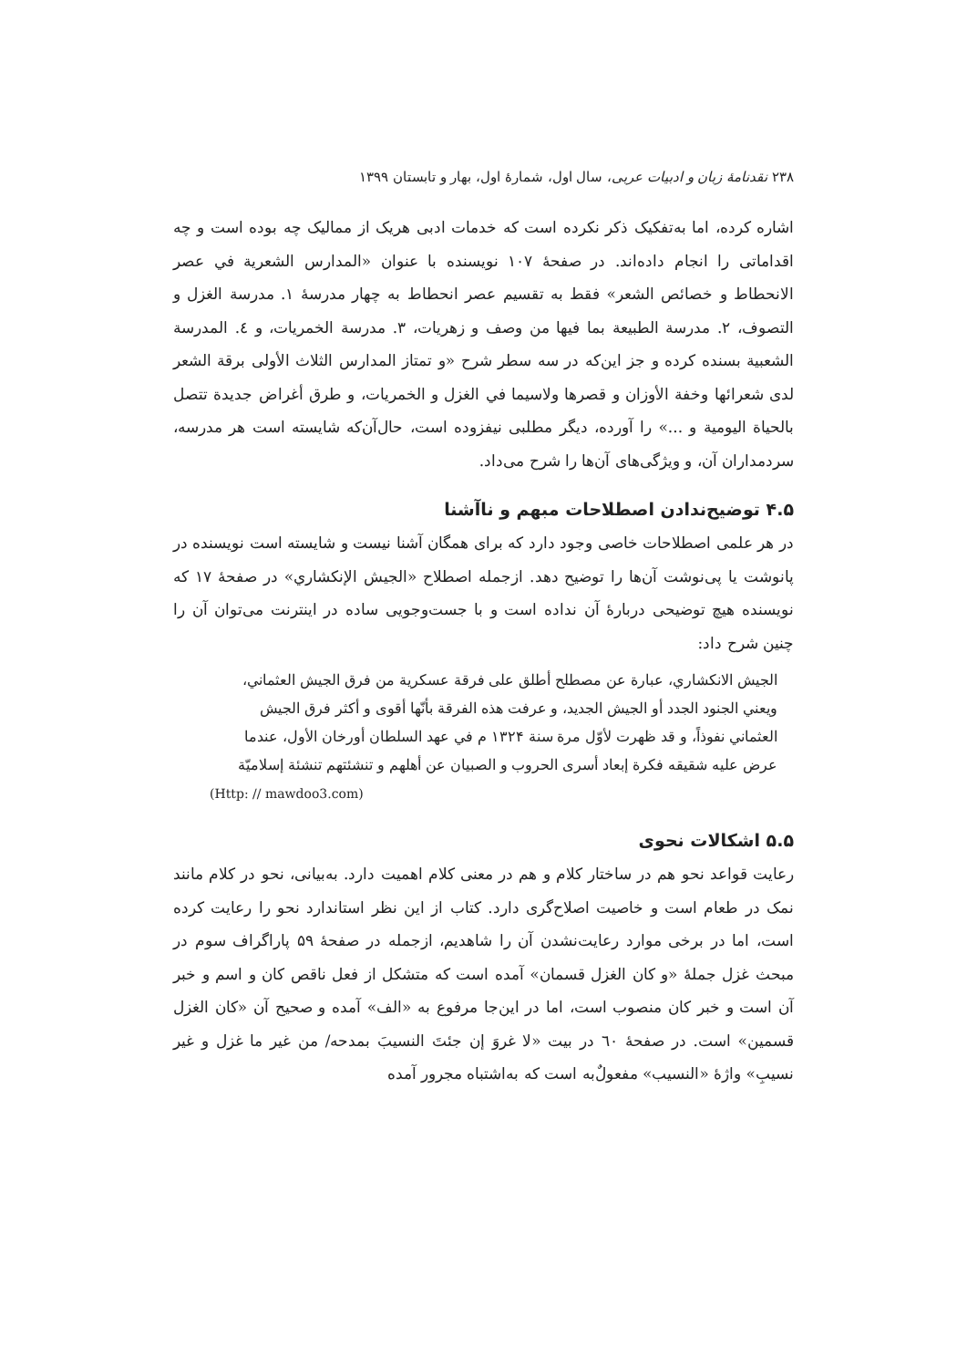۲۳۸ نقدنامهٔ زبان و ادبیات عربی، سال اول، شمارهٔ اول، بهار و تابستان ۱۳۹۹
اشاره کرده، اما به‌تفکیک ذکر نکرده است که خدمات ادبی هریک از ممالیک چه بوده است و چه اقداماتی را انجام داده‌اند. در صفحهٔ ۱۰۷ نویسنده با عنوان «المدارس الشعرية في عصر الانحطاط و خصائص الشعر» فقط به تقسیم عصر انحطاط به چهار مدرسهٔ ۱. مدرسة الغزل و التصوف، ۲. مدرسة الطبيعة بما فيها من وصف و زهريات، ۳. مدرسة الخمريات، و ٤. المدرسة الشعبية بسنده کرده و جز این‌که در سه سطر شرح «و تمتاز المدارس الثلاث الأولى برقة الشعر لدى شعرائها وخفة الأوزان و قصرها ولاسيما في الغزل و الخمريات، و طرق أغراض جديدة تتصل بالحياة اليومية و ...» را آورده، دیگر مطلبی نیفزوده است، حال‌آن‌که شایسته است هر مدرسه، سردمداران آن، و ویژگی‌های آن‌ها را شرح می‌داد.
۴.۵ توضیح‌ندادن اصطلاحات مبهم و ناآشنا
در هر علمی اصطلاحات خاصی وجود دارد که برای همگان آشنا نیست و شایسته است نویسنده در پانوشت یا پی‌نوشت آن‌ها را توضیح دهد. ازجمله اصطلاح «الجيش الإنكشاري» در صفحهٔ ۱۷ که نویسنده هیچ توضیحی دربارهٔ آن نداده است و با جست‌وجویی ساده در اینترنت می‌توان آن را چنین شرح داد:
الجيش الانكشاري، عبارة عن مصطلح أطلق على فرقة عسكرية من فرق الجيش العثماني، ويعني الجنود الجدد أو الجيش الجديد، و عرفت هذه الفرقة بأنّها أقوى و أكثر فرق الجيش العثماني نفوذاً، و قد ظهرت لأوّل مرة سنة ۱۳۲۴ م في عهد السلطان أورخان الأول، عندما عرض عليه شقيقه فكرة إبعاد أسرى الحروب و الصبيان عن أهلهم و تنشئتهم تنشئة إسلاميّة
(Http: // mawdoo3.com)
۵.۵ اشکالات نحوی
رعایت قواعد نحو هم در ساختار کلام و هم در معنی کلام اهمیت دارد. به‌بیانی، نحو در کلام مانند نمک در طعام است و خاصیت اصلاح‌گری دارد. کتاب از این نظر استاندارد نحو را رعایت کرده است، اما در برخی موارد رعایت‌نشدن آن را شاهدیم، ازجمله در صفحهٔ ۵۹ پاراگراف سوم در مبحث غزل جملهٔ «و كان الغزل قسمان» آمده است که متشکل از فعل ناقص کان و اسم و خبر آن است و خبر کان منصوب است، اما در این‌جا مرفوع به «الف» آمده و صحیح آن «كان الغزل قسمين» است. در صفحهٔ ٦٠ در بیت «لا غروَ إن جئتَ النسيبَ بمدحه/ من غير ما غزل و غير نسيبِ» واژهٔ «النسيب» مفعولٌ‌به است که به‌اشتباه مجرور آمده